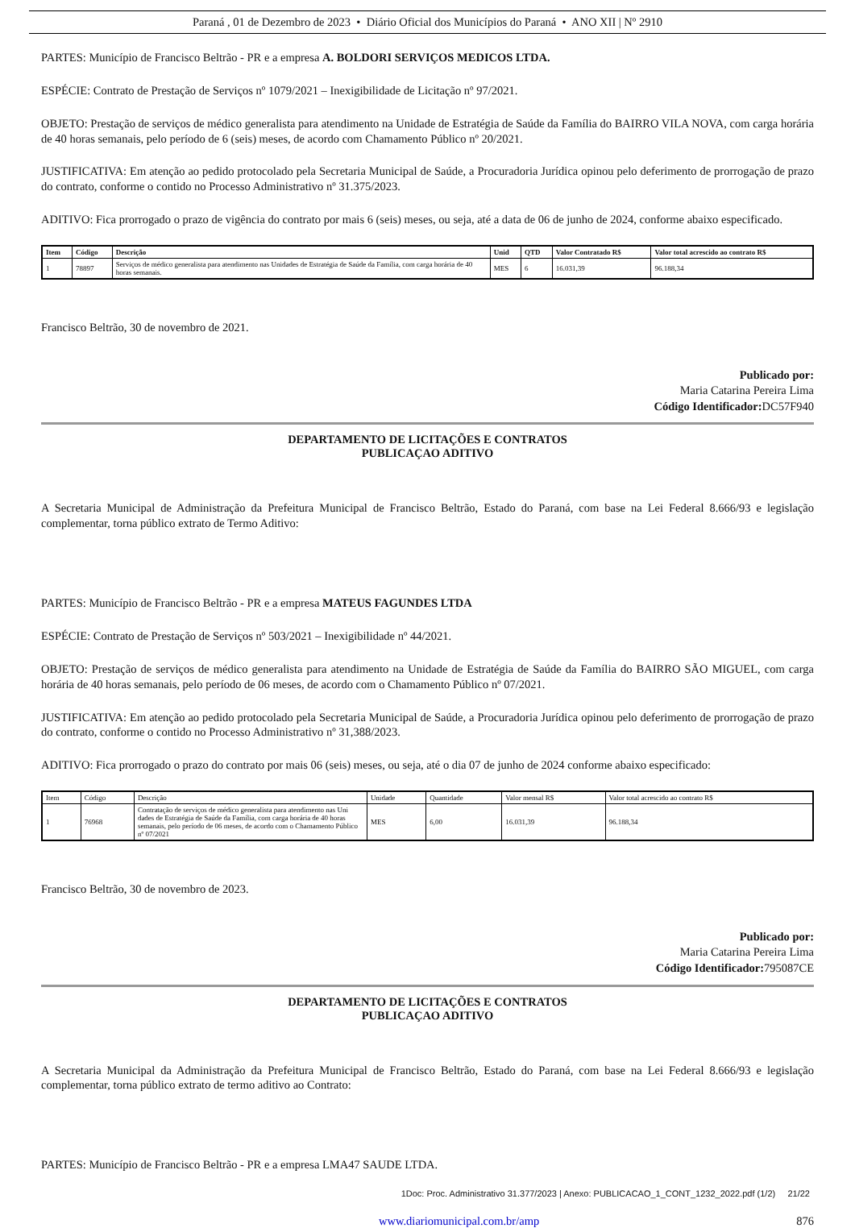Paraná , 01 de Dezembro de 2023 • Diário Oficial dos Municípios do Paraná • ANO XII | Nº 2910
PARTES: Município de Francisco Beltrão - PR e a empresa A. BOLDORI SERVIÇOS MEDICOS LTDA.
ESPÉCIE: Contrato de Prestação de Serviços nº 1079/2021 – Inexigibilidade de Licitação nº 97/2021.
OBJETO: Prestação de serviços de médico generalista para atendimento na Unidade de Estratégia de Saúde da Família do BAIRRO VILA NOVA, com carga horária de 40 horas semanais, pelo período de 6 (seis) meses, de acordo com Chamamento Público nº 20/2021.
JUSTIFICATIVA: Em atenção ao pedido protocolado pela Secretaria Municipal de Saúde, a Procuradoria Jurídica opinou pelo deferimento de prorrogação de prazo do contrato, conforme o contido no Processo Administrativo nº 31.375/2023.
ADITIVO: Fica prorrogado o prazo de vigência do contrato por mais 6 (seis) meses, ou seja, até a data de 06 de junho de 2024, conforme abaixo especificado.
| Item | Código | Descrição | Unid | QTD | Valor Contratado R$ | Valor total acrescido ao contrato R$ |
| --- | --- | --- | --- | --- | --- | --- |
| 1 | 78897 | Serviços de médico generalista para atendimento nas Unidades de Estratégia de Saúde da Família, com carga horária de 40 horas semanais. | MES | 6 | 16.031,39 | 96.188,34 |
Francisco Beltrão, 30 de novembro de 2021.
Publicado por:
Maria Catarina Pereira Lima
Código Identificador: DC57F940
DEPARTAMENTO DE LICITAÇÕES E CONTRATOS
PUBLICAÇAO ADITIVO
A Secretaria Municipal de Administração da Prefeitura Municipal de Francisco Beltrão, Estado do Paraná, com base na Lei Federal 8.666/93 e legislação complementar, torna público extrato de Termo Aditivo:
PARTES: Município de Francisco Beltrão - PR e a empresa MATEUS FAGUNDES LTDA
ESPÉCIE: Contrato de Prestação de Serviços nº 503/2021 – Inexigibilidade nº 44/2021.
OBJETO: Prestação de serviços de médico generalista para atendimento na Unidade de Estratégia de Saúde da Família do BAIRRO SÃO MIGUEL, com carga horária de 40 horas semanais, pelo período de 06 meses, de acordo com o Chamamento Público nº 07/2021.
JUSTIFICATIVA: Em atenção ao pedido protocolado pela Secretaria Municipal de Saúde, a Procuradoria Jurídica opinou pelo deferimento de prorrogação de prazo do contrato, conforme o contido no Processo Administrativo nº 31,388/2023.
ADITIVO: Fica prorrogado o prazo do contrato por mais 06 (seis) meses, ou seja, até o dia 07 de junho de 2024 conforme abaixo especificado:
| Item | Código | Descrição | Unidade | Quantidade | Valor mensal R$ | Valor total acrescido ao contrato R$ |
| 1 | 76968 | Contratação de serviços de médico generalista para atendimento nas Uni dades de Estratégia de Saúde da Família, com carga horária de 40 horas semanais, pelo período de 06 meses, de acordo com o Chamamento Público nº 07/2021 | MES | 6,00 | 16.031,39 | 96.188,34 |
Francisco Beltrão, 30 de novembro de 2023.
Publicado por:
Maria Catarina Pereira Lima
Código Identificador: 795087CE
DEPARTAMENTO DE LICITAÇÕES E CONTRATOS
PUBLICAÇAO ADITIVO
A Secretaria Municipal da Administração da Prefeitura Municipal de Francisco Beltrão, Estado do Paraná, com base na Lei Federal 8.666/93 e legislação complementar, torna público extrato de termo aditivo ao Contrato:
PARTES: Município de Francisco Beltrão - PR e a empresa LMA47 SAUDE LTDA.
1Doc: Proc. Administrativo 31.377/2023 | Anexo: PUBLICACAO_1_CONT_1232_2022.pdf (1/2) 21/22
www.diariomunicipal.com.br/amp 876